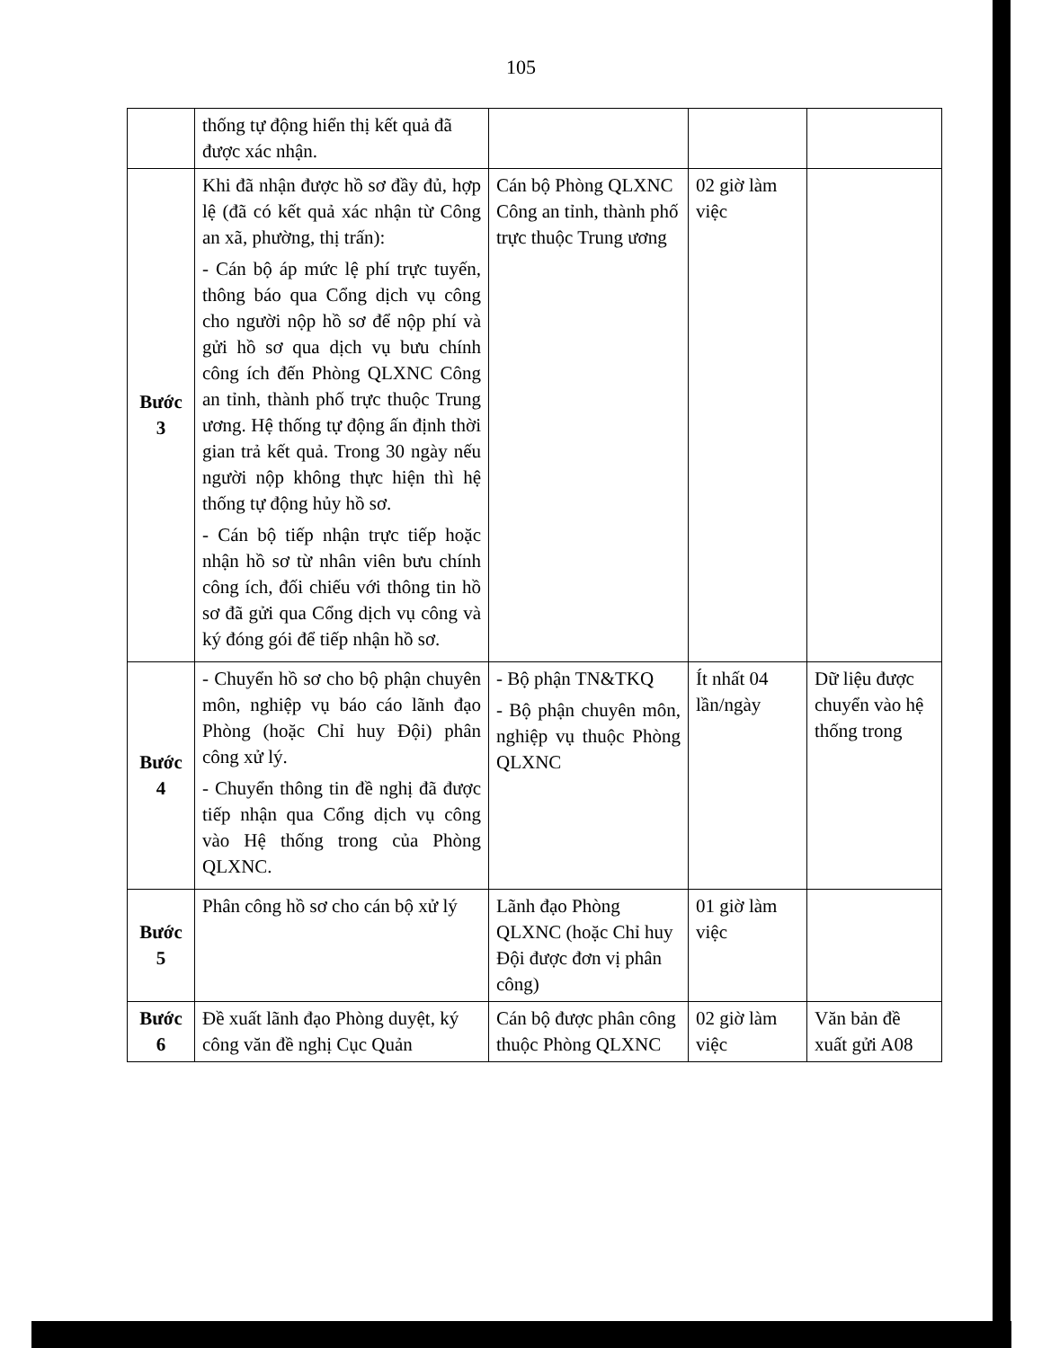105
| | thống tự động hiển thị kết quả đã được xác nhận. | | | |
| Bước 3 | Khi đã nhận được hồ sơ đầy đủ, hợp lệ (đã có kết quả xác nhận từ Công an xã, phường, thị trấn): - Cán bộ áp mức lệ phí trực tuyến, thông báo qua Cổng dịch vụ công cho người nộp hồ sơ để nộp phí và gửi hồ sơ qua dịch vụ bưu chính công ích đến Phòng QLXNC Công an tỉnh, thành phố trực thuộc Trung ương. Hệ thống tự động ấn định thời gian trả kết quả. Trong 30 ngày nếu người nộp không thực hiện thì hệ thống tự động hủy hồ sơ. - Cán bộ tiếp nhận trực tiếp hoặc nhận hồ sơ từ nhân viên bưu chính công ích, đối chiếu với thông tin hồ sơ đã gửi qua Cổng dịch vụ công và ký đóng gói để tiếp nhận hồ sơ. | Cán bộ Phòng QLXNC Công an tỉnh, thành phố trực thuộc Trung ương | 02 giờ làm việc | |
| Bước 4 | - Chuyển hồ sơ cho bộ phận chuyên môn, nghiệp vụ báo cáo lãnh đạo Phòng (hoặc Chỉ huy Đội) phân công xử lý. - Chuyển thông tin đề nghị đã được tiếp nhận qua Cổng dịch vụ công vào Hệ thống trong của Phòng QLXNC. | - Bộ phận TN&TKQ - Bộ phận chuyên môn, nghiệp vụ thuộc Phòng QLXNC | Ít nhất 04 lần/ngày | Dữ liệu được chuyển vào hệ thống trong |
| Bước 5 | Phân công hồ sơ cho cán bộ xử lý | Lãnh đạo Phòng QLXNC (hoặc Chỉ huy Đội được đơn vị phân công) | 01 giờ làm việc | |
| Bước 6 | Đề xuất lãnh đạo Phòng duyệt, ký công văn đề nghị Cục Quản | Cán bộ được phân công thuộc Phòng QLXNC | 02 giờ làm việc | Văn bản đề xuất gửi A08 |